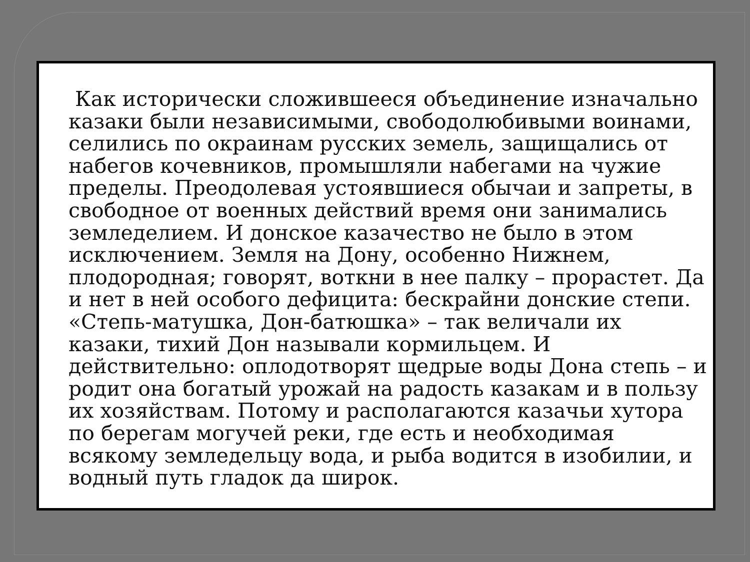Как исторически сложившееся объединение изначально казаки были независимыми, свободолюбивыми воинами, селились по окраинам русских земель, защищались от набегов кочевников, промышляли набегами на чужие пределы. Преодолевая устоявшиеся обычаи и запреты, в свободное от военных действий время они занимались земледелием. И донское казачество не было в этом исключением. Земля на Дону, особенно Нижнем, плодородная; говорят, воткни в нее палку – прорастет. Да и нет в ней особого дефицита: бескрайни донские степи. «Степь-матушка, Дон-батюшка» – так величали их казаки, тихий Дон называли кормильцем. И действительно: оплодотворят щедрые воды Дона степь – и родит она богатый урожай на радость казакам и в пользу их хозяйствам. Потому и располагаются казачьи хутора по берегам могучей реки, где есть и необходимая всякому земледельцу вода, и рыба водится в изобилии, и водный путь гладок да широк.